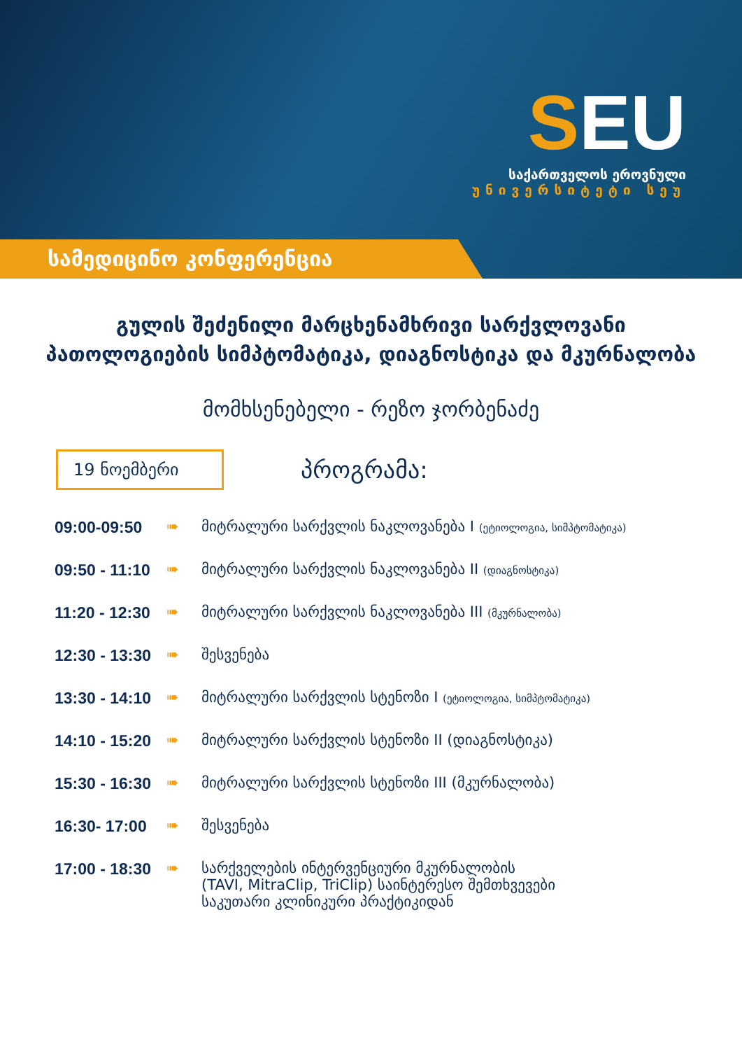SEU
საქართველოს ეროვნული
უნივერსიტეტი სეუ
სამედიცინო კონფერენცია
გულის შეძენილი მარცხენამხრივი სარქვლოვანი პათოლოგიების სიმპტომატიკა, დიაგნოსტიკა და მკურნალობა
მომხსენებელი - რეზო ჯორბენაძე
19 ნოემბერი
პროგრამა:
09:00-09:50 ➠ მიტრალური სარქვლის ნაკლოვანება I (ეტიოლოგია, სიმპტომატიკა)
09:50 - 11:10
➠ მიტრალური სარქვლის ნაკლოვანება II (დიაგნოსტიკა)
11:20 - 12:30
➠ მიტრალური სარქვლის ნაკლოვანება III (მკურნალობა)
12:30 - 13:30
➠ შესვენება
13:30 - 14:10
➠ მიტრალური სარქვლის სტენოზი I (ეტიოლოგია, სიმპტომატიკა)
14:10 - 15:20
➠ მიტრალური სარქვლის სტენოზი II (დიაგნოსტიკა)
15:30 - 16:30
➠ მიტრალური სარქვლის სტენოზი III (მკურნალობა)
16:30- 17:00
➠ შესვენება
17:00 - 18:30
➠ სარქველების ინტერვენციური მკურნალობის
(TAVI, MitraClip, TriClip) საინტერესო შემთხვევები
საკუთარი კლინიკური პრაქტიკიდან